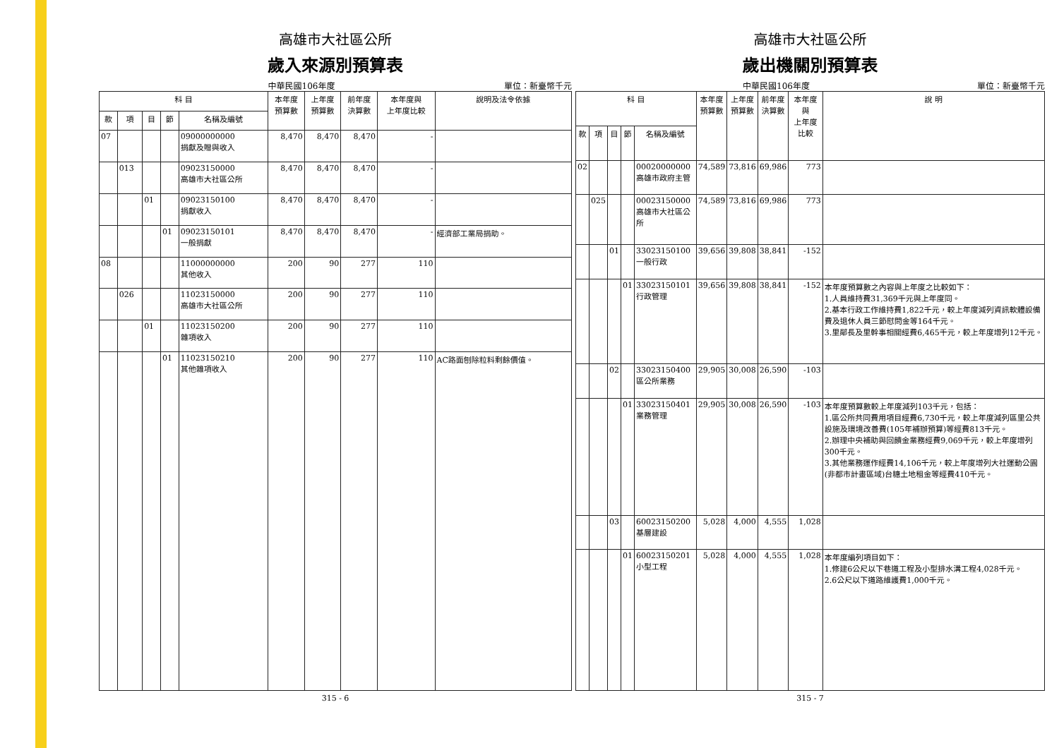高雄市大社區公所
歲入來源別預算表
中華民國106年度 單位：新臺幣千元
| 科 目 | | | | | 本年度 預算數 | 上年度 預算數 | 前年度 決算數 | 本年度與 上年度比較 | 說明及法令依據 |
| --- | --- | --- | --- | --- | --- | --- | --- | --- | --- |
| 款 | 項 | 目 | 節 | 名稱及編號 | | | | | |
| 07 | | | | 09000000000 捐獻及贈與收入 | 8,470 | 8,470 | 8,470 | - | |
| | 013 | | | 09023150000 高雄市大社區公所 | 8,470 | 8,470 | 8,470 | - | |
| | | 01 | | 09023150100 捐獻收入 | 8,470 | 8,470 | 8,470 | - | |
| | | | 01 | 09023150101 一般捐獻 | 8,470 | 8,470 | 8,470 | - | 經濟部工業局捐助。 |
| 08 | | | | 11000000000 其他收入 | 200 | 90 | 277 | 110 | |
| | 026 | | | 11023150000 高雄市大社區公所 | 200 | 90 | 277 | 110 | |
| | | 01 | | 11023150200 雜項收入 | 200 | 90 | 277 | 110 | |
| | | | 01 | 11023150210 其他雜項收入 | 200 | 90 | 277 | 110 | AC路面刨除粒料剩餘價值。 |
315 - 6
高雄市大社區公所
歲出機關別預算表
中華民國106年度 單位：新臺幣千元
| 科 目 | | | | | 本年度 預算數 | 上年度 預算數 | 前年度 決算數 | 本年度與 上年度比較 | 說 明 |
| --- | --- | --- | --- | --- | --- | --- | --- | --- | --- |
| 款 | 項 | 目 | 節 | 名稱及編號 | | | | | |
| 02 | | | | 00020000000 高雄市政府主管 | 74,589 | 73,816 | 69,986 | 773 | |
| | 025 | | | 00023150000 高雄市大社區公所 | 74,589 | 73,816 | 69,986 | 773 | |
| | | 01 | | 33023150100 一般行政 | 39,656 | 39,808 | 38,841 | -152 | |
| | | | 01 | 33023150101 行政管理 | 39,656 | 39,808 | 38,841 | -152 | 本年度預算數之內容與上年度之比較如下： 1.人員維持費31,369千元與上年度同。 2.基本行政工作維持費1,822千元，較上年度減列資訊軟體設備費及退休人員三節慰問金等164千元。 3.里鄰長及里幹事相關經費6,465千元，較上年度增列12千元。 |
| | | 02 | | 33023150400 區公所業務 | 29,905 | 30,008 | 26,590 | -103 | |
| | | | 01 | 33023150401 業務管理 | 29,905 | 30,008 | 26,590 | -103 | 本年度預算數較上年度減列103千元，包括： 1.區公所共同費用項目經費6,730千元，較上年度減列區里公共設施及環境改善費(105年補辦預算)等經費813千元。 2.辦理中央補助與回饋金業務經費9,069千元，較上年度增列300千元。 3.其他業務運作經費14,106千元，較上年度增列大社運動公園(非都市計畫區域)台糖土地租金等經費410千元。 |
| | | 03 | | 60023150200 基層建設 | 5,028 | 4,000 | 4,555 | 1,028 | |
| | | | 01 | 60023150201 小型工程 | 5,028 | 4,000 | 4,555 | 1,028 | 本年度編列項目如下： 1.修建6公尺以下巷道工程及小型排水溝工程4,028千元。 2.6公尺以下道路維護費1,000千元。 |
315 - 7